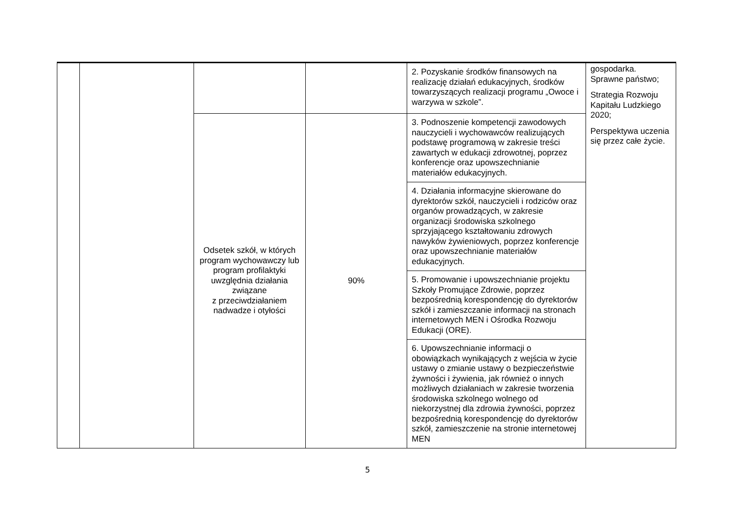| | | | | 2. Pozyskanie środków finansowych na realizację działań edukacyjnych, środków towarzyszących realizacji programu „Owoce i warzywa w szkole”. | gospodarka. Sprawne państwo; Strategia Rozwoju Kapitału Ludzkiego 2020; Perspektywa uczenia się przez całe życie. |
| | | Odsetek szkół, w których program wychowawczy lub program profilaktyki uwzględnia działania związane z przeciwdziałaniem nadwadze i otyłości | 90% | 3. Podnoszenie kompetencji zawodowych nauczycieli i wychowawców realizujących podstawę programową w zakresie treści zawartych w edukacji zdrowotnej, poprzez konferencje oraz upowszechnianie materiałów edukacyjnych. | |
| | | | | 4. Działania informacyjne skierowane do dyrektorów szkół, nauczycieli i rodziców oraz organów prowadzących, w zakresie organizacji środowiska szkolnego sprzyjającego kształtowaniu zdrowych nawyków żywieniowych, poprzez konferencje oraz upowszechnianie materiałów edukacyjnych. | |
| | | | | 5. Promowanie i upowszechnianie projektu Szkoły Promujące Zdrowie, poprzez bezpośrednią korespondencję do dyrektorów szkół i zamieszczanie informacji na stronach internetowych MEN i Ośrodka Rozwoju Edukacji (ORE). | |
| | | | | 6. Upowszechnianie informacji o obowiązkach wynikających z wejścia w życie ustawy o zmianie ustawy o bezpieczeństwie żywności i żywienia, jak również o innych możliwych działaniach w zakresie tworzenia środowiska szkolnego wolnego od niekorzystnej dla zdrowia żywności, poprzez bezpośrednią korespondencję do dyrektorów szkół, zamieszczenie na stronie internetowej MEN | |
5